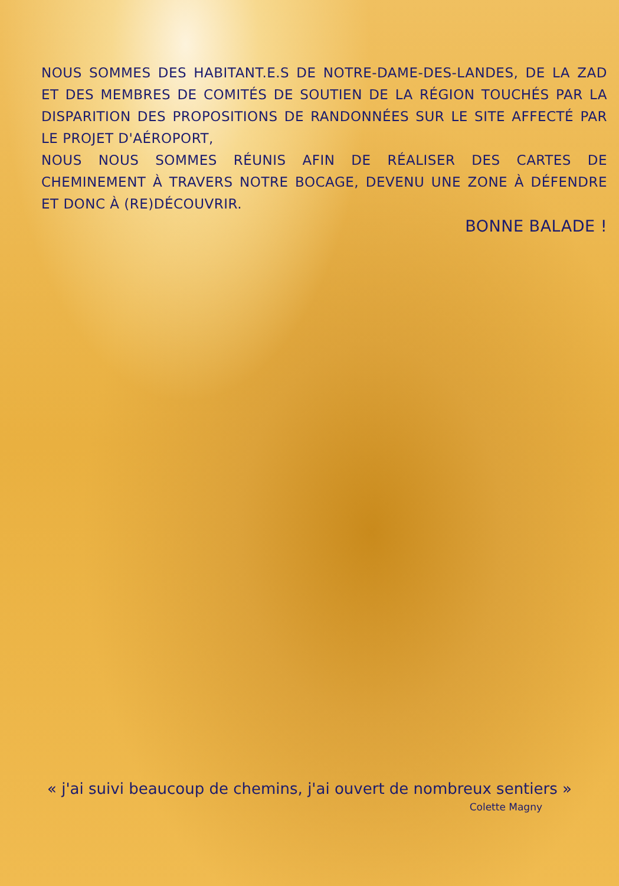NOUS SOMMES DES HABITANT.E.S DE NOTRE-DAME-DES-LANDES, DE LA ZAD ET DES MEMBRES DE COMITÉS DE SOUTIEN DE LA RÉGION TOUCHÉS PAR LA DISPARITION DES PROPOSITIONS DE RANDONNÉES SUR LE SITE AFFECTÉ PAR LE PROJET D'AÉROPORT,
NOUS NOUS SOMMES RÉUNIS AFIN DE RÉALISER DES CARTES DE CHEMINEMENT À TRAVERS NOTRE BOCAGE, DEVENU UNE ZONE À DÉFENDRE ET DONC À (RE)DÉCOUVRIR.
BONNE BALADE !
« j'ai suivi beaucoup de chemins, j'ai ouvert de nombreux sentiers »
Colette Magny